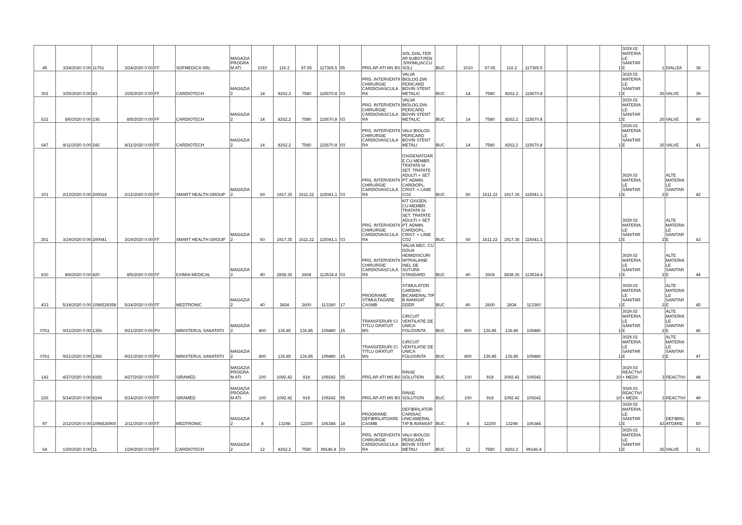| 45 | 3/24/2020 0:00 | 11761 | 3/24/2020 0:00 | FF | SOFMEDICA SRL | MAGAZIA PROGRA M ATI | 1010 | 116.2 | 97.65 | 117365.5 | 55 | PRG.AP-ATI MS BS | SOL.DIAL.TER AP.SUBST.REN .5000ML(ACCU SOL) | BUC | 1010 | 97.65 | 116.2 | 117365.5 | | | 1 | 3029.02 MATERIA LE SANITAR E | 1 | DIALIZA | 38 |
| 302 | 3/25/2020 0:00 | 83 | 3/25/2020 0:00 | FF | CARDIOTECH | MAGAZIA 2 | 14 | 8262.2 | 7580 | 115670.8 | 03 | PRG. INTERVENTII CHIRURGIE CARDIOVASCULA RA | VALVA BIOLOG.DIN PERICARD BOVIN STENT METALIC | BUC | 14 | 7580 | 8262.2 | 115670.8 | | | 1 | 3029.02 MATERIA LE SANITAR E | 26 | VALVE | 39 |
| 632 | 8/6/2020 0:00 | 236 | 8/5/2020 0:00 | FF | CARDIOTECH | MAGAZIA 2 | 14 | 8262.2 | 7580 | 115670.8 | 03 | PRG. INTERVENTII CHIRURGIE CARDIOVASCULA RA | VALVA BIOLOG.DIN PERICARD BOVIN STENT METALIC | BUC | 14 | 7580 | 8262.2 | 115670.8 | | | 1 | 3029.02 MATERIA LE SANITAR E | 26 | VALVE | 40 |
| 647 | 8/11/2020 0:00 | 242 | 8/11/2020 0:00 | FF | CARDIOTECH | MAGAZIA 2 | 14 | 8262.2 | 7580 | 115670.8 | 03 | PRG. INTERVENTII CHIRURGIE CARDIOVASCULA RA | VALV BIOLOG PERICARD BOVIN STENT METALI | BUC | 14 | 7580 | 8262.2 | 115670.8 | | | 1 | 3029.02 MATERIA LE SANITAR E | 26 | VALVE | 41 |
| 101 | 2/13/2020 0:00 | 200018 | 2/12/2020 0:00 | FF | SMART HEALTH GROUP | MAGAZIA 2 | 60 | 1917.35 | 1611.22 | 115041.1 | 03 | PRG. INTERVENTII CHIRURGIE CARDIOVASCULA RA | OXIGENATOAR E CU MEMBR. TRATATA SI SET. TRATATE ADULTI + SET PT. ADMIN. CARDIOPL. CRIST. + LINIE CO2 | BUC | 60 | 1611.22 | 1917.35 | 115041.1 | | | 1 | 3029.02 MATERIA LE SANITAR E | 2 | ALTE MATERIA LE SANITAR E | 42 |
| 261 | 3/19/2020 0:00 | 200041 | 3/19/2020 0:00 | FF | SMART HEALTH GROUP | MAGAZIA 2 | 60 | 1917.35 | 1611.22 | 115041.1 | 03 | PRG. INTERVENTII CHIRURGIE CARDIOVASCULA RA | KIT OXIGEN. CU MEMBR. TRATATA SI SET. TRATATE ADULTI + SET PT. ADMIN. CARDIOPL. CRIST. + LINIE CO2 | BUC | 60 | 1611.22 | 1917.35 | 115041.1 | | | 1 | 3029.02 MATERIA LE SANITAR E | 2 | ALTE MATERIA LE SANITAR E | 43 |
| 630 | 8/6/2020 0:00 | 420 | 8/5/2020 0:00 | FF | EXIMIA MEDICAL | MAGAZIA 2 | 40 | 2838.36 | 2604 | 113534.4 | 03 | PRG. INTERVENTII CHIRURGIE CARDIOVASCULA RA | VALVA MEC. CU DOUA HEMIDISCURI MITRALAINE INEL DE SUTURA STANDARD | BUC | 40 | 2604 | 2838.36 | 113534.4 | | | 1 | 3029.02 MATERIA LE SANITAR E | 2 | ALTE MATERIA LE SANITAR E | 44 |
| 433 | 5/18/2020 0:00 | 1096529358 | 5/14/2020 0:00 | FF | MEDTRONIC | MAGAZIA 2 | 40 | 2834 | 2600 | 113360 | 17 | PROGRAME STIMULTAOARE CASMB | STIMULATOR CARDIAC BICAMERAL TIP B AVANSAT DDDR | BUC | 40 | 2600 | 2834 | 113360 | | | 1 | 3029.02 MATERIA LE SANITAR E | 2 | ALTE MATERIA LE SANITAR E | 45 |
| 0761 | 9/21/2020 0:00 | 1356 | 9/21/2020 0:00 | PV | MINISTERUL SANATATII | MAGAZIA 2 | 800 | 136.85 | 136.85 | 109480 | 15 | TRANSFERURI CI TITLU GRATUIT MS | CIRCUIT VENTILATIE DE UNICA FOLOSINTA | BUC | 800 | 136.85 | 136.85 | 109480 | | | 1 | 3029.02 MATERIA LE SANITAR E | 2 | ALTE MATERIA LE SANITAR E | 46 |
| 0761 | 9/21/2020 0:00 | 1356 | 9/21/2020 0:00 | PV | MINISTERUL SANATATII | MAGAZIA 2 | 800 | 136.85 | 136.85 | 109480 | 15 | TRANSFERURI CI TITLU GRATUIT MS | CIRCUIT VENTILATIE DE UNICA FOLOSINTA | BUC | 800 | 136.85 | 136.85 | 109480 | | | 1 | 3029.02 MATERIA LE SANITAR E | 2 | ALTE MATERIA LE SANITAR E | 47 |
| 142 | 4/27/2020 0:00 | 8182 | 4/27/2020 0:00 | FF | SIRAMED | MAGAZIA PROGRA M ATI | 100 | 1092.42 | 918 | 109242 | 55 | PRG.AP-ATI MS BS | RINSE SOLUTION | BUC | 100 | 918 | 1092.42 | 109242 | | | 10 | 3029.03 REACTIVI + MEDII | 3 | REACTIVI | 48 |
| 236 | 5/14/2020 0:00 | 8194 | 5/14/2020 0:00 | FF | SIRAMED | MAGAZIA PROGRA M ATI | 100 | 1092.42 | 918 | 109242 | 55 | PRG.AP-ATI MS BS | RINSE SOLUTION | BUC | 100 | 918 | 1092.42 | 109242 | | | 10 | 3029.03 REACTIVI + MEDII | 3 | REACTIVI | 49 |
| 97 | 2/12/2020 0:00 | 1096526900 | 2/11/2020 0:00 | FF | MEDTRONIC | MAGAZIA 2 | 8 | 13298 | 12200 | 106384 | 18 | PROGRAME DEFIBRILATOARE CASMB | DEFIBRILATOR CARDIAC UNICAMERAL TIP B AVANSAT | BUC | 8 | 12200 | 13298 | 106384 | | | 1 | 3029.02 MATERIA LE SANITAR E | 43 | DEFIBRIL ATOARE | 50 |
| 64 | 1/29/2020 0:00 | 11 | 1/29/2020 0:00 | FF | CARDIOTECH | MAGAZIA 2 | 12 | 8262.2 | 7580 | 99146.4 | 03 | PRG. INTERVENTII CHIRURGIE CARDIOVASCULA RA | VALV BIOLOG PERICARD BOVIN STENT METALI | BUC | 12 | 7580 | 8262.2 | 99146.4 | | | 1 | 3029.02 MATERIA LE SANITAR E | 26 | VALVE | 51 |